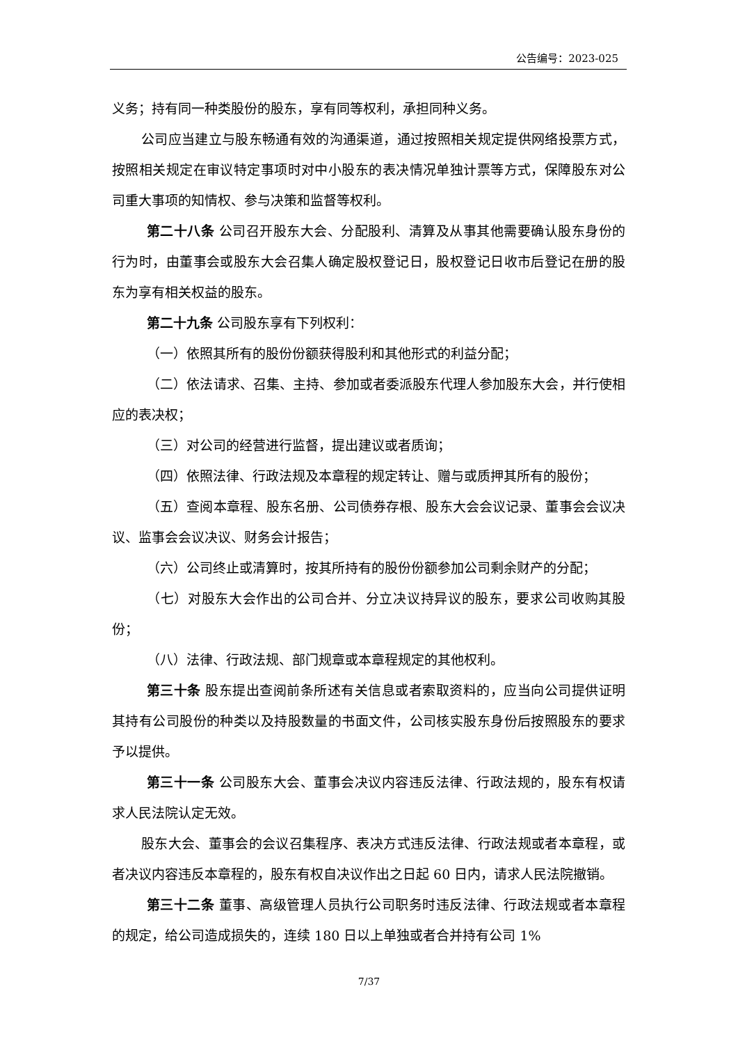公告编号：2023-025
义务；持有同一种类股份的股东，享有同等权利，承担同种义务。
公司应当建立与股东畅通有效的沟通渠道，通过按照相关规定提供网络投票方式，按照相关规定在审议特定事项时对中小股东的表决情况单独计票等方式，保障股东对公司重大事项的知情权、参与决策和监督等权利。
第二十八条 公司召开股东大会、分配股利、清算及从事其他需要确认股东身份的行为时，由董事会或股东大会召集人确定股权登记日，股权登记日收市后登记在册的股东为享有相关权益的股东。
第二十九条 公司股东享有下列权利：
（一）依照其所有的股份份额获得股利和其他形式的利益分配；
（二）依法请求、召集、主持、参加或者委派股东代理人参加股东大会，并行使相应的表决权；
（三）对公司的经营进行监督，提出建议或者质询；
（四）依照法律、行政法规及本章程的规定转让、赠与或质押其所有的股份；
（五）查阅本章程、股东名册、公司债券存根、股东大会会议记录、董事会会议决议、监事会会议决议、财务会计报告；
（六）公司终止或清算时，按其所持有的股份份额参加公司剩余财产的分配；
（七）对股东大会作出的公司合并、分立决议持异议的股东，要求公司收购其股份；
（八）法律、行政法规、部门规章或本章程规定的其他权利。
第三十条 股东提出查阅前条所述有关信息或者索取资料的，应当向公司提供证明其持有公司股份的种类以及持股数量的书面文件，公司核实股东身份后按照股东的要求予以提供。
第三十一条 公司股东大会、董事会决议内容违反法律、行政法规的，股东有权请求人民法院认定无效。
股东大会、董事会的会议召集程序、表决方式违反法律、行政法规或者本章程，或者决议内容违反本章程的，股东有权自决议作出之日起 60 日内，请求人民法院撤销。
第三十二条 董事、高级管理人员执行公司职务时违反法律、行政法规或者本章程的规定，给公司造成损失的，连续 180 日以上单独或者合并持有公司 1%
7/37